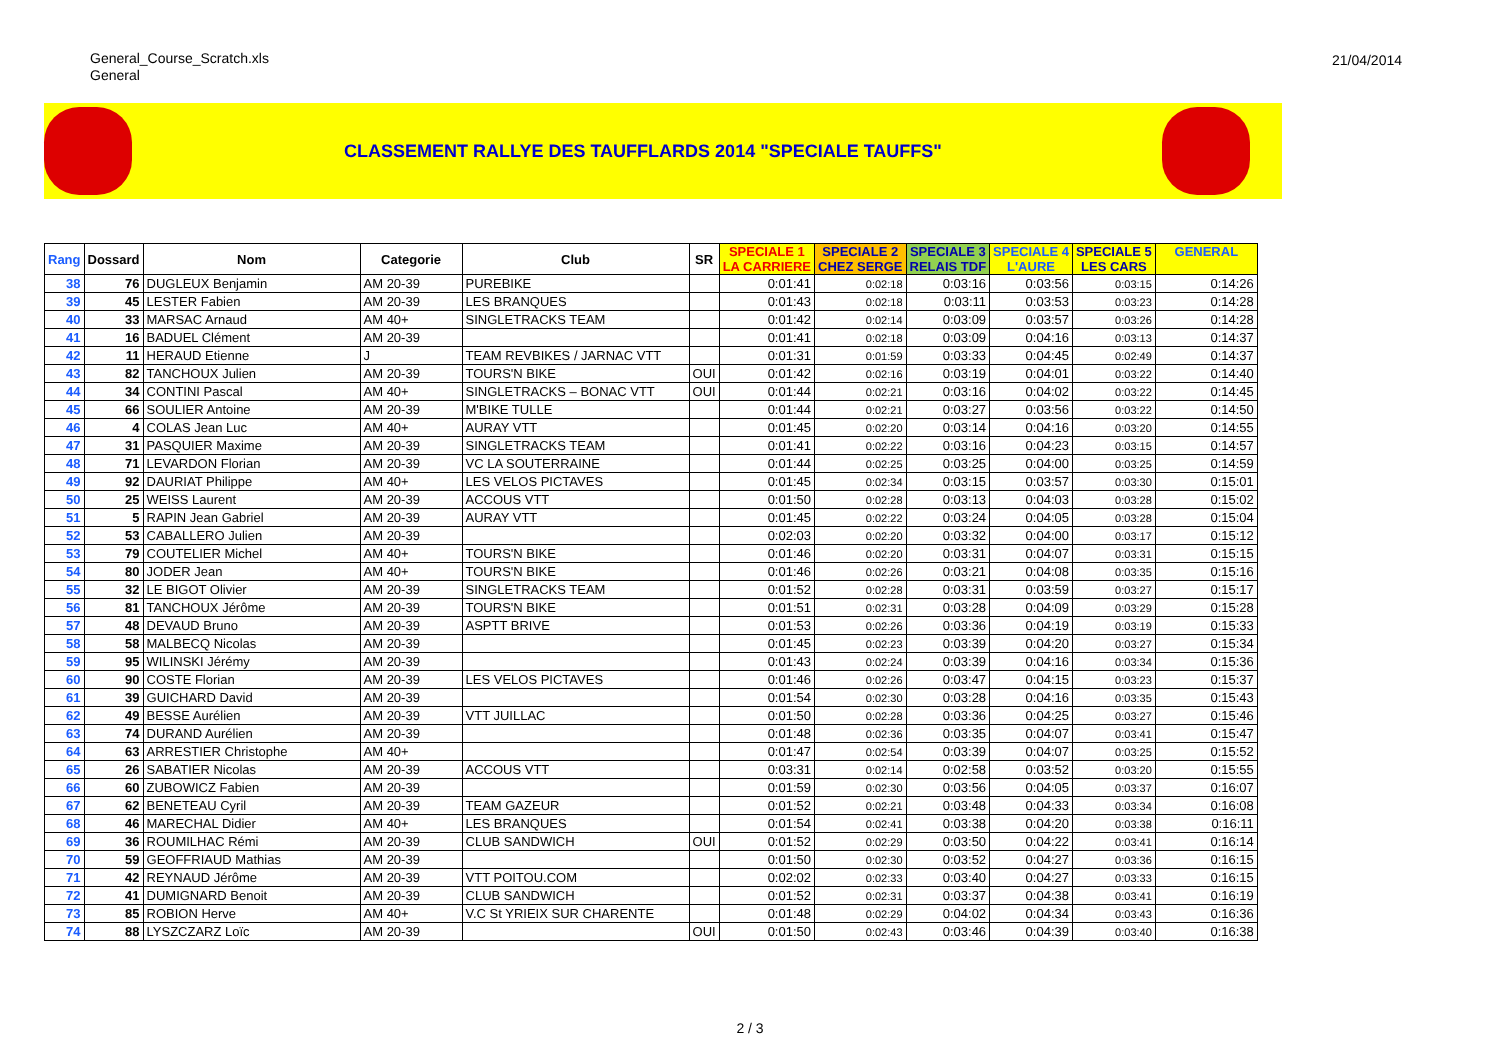General_Course_Scratch.xls
General
21/04/2014
CLASSEMENT RALLYE DES TAUFFLARDS 2014 "SPECIALE TAUFFS"
| Rang | Dossard | Nom | Categorie | Club | SR | SPECIALE 1 LA CARRIERE | SPECIALE 2 CHEZ SERGE | SPECIALE 3 RELAIS TDF | SPECIALE 4 L'AURE | SPECIALE 5 LES CARS | GENERAL |
| --- | --- | --- | --- | --- | --- | --- | --- | --- | --- | --- | --- |
| 38 | 76 | DUGLEUX Benjamin | AM 20-39 | PUREBIKE | | 0:01:41 | 0:02:18 | 0:03:16 | 0:03:56 | 0:03:15 | 0:14:26 |
| 39 | 45 | LESTER Fabien | AM 20-39 | LES BRANQUES | | 0:01:43 | 0:02:18 | 0:03:11 | 0:03:53 | 0:03:23 | 0:14:28 |
| 40 | 33 | MARSAC Arnaud | AM 40+ | SINGLETRACKS TEAM | | 0:01:42 | 0:02:14 | 0:03:09 | 0:03:57 | 0:03:26 | 0:14:28 |
| 41 | 16 | BADUEL Clément | AM 20-39 | | | 0:01:41 | 0:02:18 | 0:03:09 | 0:04:16 | 0:03:13 | 0:14:37 |
| 42 | 11 | HERAUD Etienne | J | TEAM REVBIKES / JARNAC VTT | | 0:01:31 | 0:01:59 | 0:03:33 | 0:04:45 | 0:02:49 | 0:14:37 |
| 43 | 82 | TANCHOUX Julien | AM 20-39 | TOURS'N BIKE | OUI | 0:01:42 | 0:02:16 | 0:03:19 | 0:04:01 | 0:03:22 | 0:14:40 |
| 44 | 34 | CONTINI Pascal | AM 40+ | SINGLETRACKS – BONAC VTT | OUI | 0:01:44 | 0:02:21 | 0:03:16 | 0:04:02 | 0:03:22 | 0:14:45 |
| 45 | 66 | SOULIER Antoine | AM 20-39 | M'BIKE TULLE | | 0:01:44 | 0:02:21 | 0:03:27 | 0:03:56 | 0:03:22 | 0:14:50 |
| 46 | 4 | COLAS Jean Luc | AM 40+ | AURAY VTT | | 0:01:45 | 0:02:20 | 0:03:14 | 0:04:16 | 0:03:20 | 0:14:55 |
| 47 | 31 | PASQUIER Maxime | AM 20-39 | SINGLETRACKS TEAM | | 0:01:41 | 0:02:22 | 0:03:16 | 0:04:23 | 0:03:15 | 0:14:57 |
| 48 | 71 | LEVARDON Florian | AM 20-39 | VC LA SOUTERRAINE | | 0:01:44 | 0:02:25 | 0:03:25 | 0:04:00 | 0:03:25 | 0:14:59 |
| 49 | 92 | DAURIAT Philippe | AM 40+ | LES VELOS PICTAVES | | 0:01:45 | 0:02:34 | 0:03:15 | 0:03:57 | 0:03:30 | 0:15:01 |
| 50 | 25 | WEISS Laurent | AM 20-39 | ACCOUS VTT | | 0:01:50 | 0:02:28 | 0:03:13 | 0:04:03 | 0:03:28 | 0:15:02 |
| 51 | 5 | RAPIN Jean Gabriel | AM 20-39 | AURAY VTT | | 0:01:45 | 0:02:22 | 0:03:24 | 0:04:05 | 0:03:28 | 0:15:04 |
| 52 | 53 | CABALLERO Julien | AM 20-39 | | | 0:02:03 | 0:02:20 | 0:03:32 | 0:04:00 | 0:03:17 | 0:15:12 |
| 53 | 79 | COUTELIER Michel | AM 40+ | TOURS'N BIKE | | 0:01:46 | 0:02:20 | 0:03:31 | 0:04:07 | 0:03:31 | 0:15:15 |
| 54 | 80 | JODER Jean | AM 40+ | TOURS'N BIKE | | 0:01:46 | 0:02:26 | 0:03:21 | 0:04:08 | 0:03:35 | 0:15:16 |
| 55 | 32 | LE BIGOT Olivier | AM 20-39 | SINGLETRACKS TEAM | | 0:01:52 | 0:02:28 | 0:03:31 | 0:03:59 | 0:03:27 | 0:15:17 |
| 56 | 81 | TANCHOUX Jérôme | AM 20-39 | TOURS'N BIKE | | 0:01:51 | 0:02:31 | 0:03:28 | 0:04:09 | 0:03:29 | 0:15:28 |
| 57 | 48 | DEVAUD Bruno | AM 20-39 | ASPTT BRIVE | | 0:01:53 | 0:02:26 | 0:03:36 | 0:04:19 | 0:03:19 | 0:15:33 |
| 58 | 58 | MALBECQ Nicolas | AM 20-39 | | | 0:01:45 | 0:02:23 | 0:03:39 | 0:04:20 | 0:03:27 | 0:15:34 |
| 59 | 95 | WILINSKI Jérémy | AM 20-39 | | | 0:01:43 | 0:02:24 | 0:03:39 | 0:04:16 | 0:03:34 | 0:15:36 |
| 60 | 90 | COSTE Florian | AM 20-39 | LES VELOS PICTAVES | | 0:01:46 | 0:02:26 | 0:03:47 | 0:04:15 | 0:03:23 | 0:15:37 |
| 61 | 39 | GUICHARD David | AM 20-39 | | | 0:01:54 | 0:02:30 | 0:03:28 | 0:04:16 | 0:03:35 | 0:15:43 |
| 62 | 49 | BESSE Aurélien | AM 20-39 | VTT JUILLAC | | 0:01:50 | 0:02:28 | 0:03:36 | 0:04:25 | 0:03:27 | 0:15:46 |
| 63 | 74 | DURAND Aurélien | AM 20-39 | | | 0:01:48 | 0:02:36 | 0:03:35 | 0:04:07 | 0:03:41 | 0:15:47 |
| 64 | 63 | ARRESTIER Christophe | AM 40+ | | | 0:01:47 | 0:02:54 | 0:03:39 | 0:04:07 | 0:03:25 | 0:15:52 |
| 65 | 26 | SABATIER Nicolas | AM 20-39 | ACCOUS VTT | | 0:03:31 | 0:02:14 | 0:02:58 | 0:03:52 | 0:03:20 | 0:15:55 |
| 66 | 60 | ZUBOWICZ Fabien | AM 20-39 | | | 0:01:59 | 0:02:30 | 0:03:56 | 0:04:05 | 0:03:37 | 0:16:07 |
| 67 | 62 | BENETEAU Cyril | AM 20-39 | TEAM GAZEUR | | 0:01:52 | 0:02:21 | 0:03:48 | 0:04:33 | 0:03:34 | 0:16:08 |
| 68 | 46 | MARECHAL Didier | AM 40+ | LES BRANQUES | | 0:01:54 | 0:02:41 | 0:03:38 | 0:04:20 | 0:03:38 | 0:16:11 |
| 69 | 36 | ROUMILHAC Rémi | AM 20-39 | CLUB SANDWICH | OUI | 0:01:52 | 0:02:29 | 0:03:50 | 0:04:22 | 0:03:41 | 0:16:14 |
| 70 | 59 | GEOFFRIAUD Mathias | AM 20-39 | | | 0:01:50 | 0:02:30 | 0:03:52 | 0:04:27 | 0:03:36 | 0:16:15 |
| 71 | 42 | REYNAUD Jérôme | AM 20-39 | VTT POITOU.COM | | 0:02:02 | 0:02:33 | 0:03:40 | 0:04:27 | 0:03:33 | 0:16:15 |
| 72 | 41 | DUMIGNARD Benoit | AM 20-39 | CLUB SANDWICH | | 0:01:52 | 0:02:31 | 0:03:37 | 0:04:38 | 0:03:41 | 0:16:19 |
| 73 | 85 | ROBION Herve | AM 40+ | V.C St YRIEIX SUR CHARENTE | | 0:01:48 | 0:02:29 | 0:04:02 | 0:04:34 | 0:03:43 | 0:16:36 |
| 74 | 88 | LYSZCZARZ Loïc | AM 20-39 | | OUI | 0:01:50 | 0:02:43 | 0:03:46 | 0:04:39 | 0:03:40 | 0:16:38 |
2 / 3